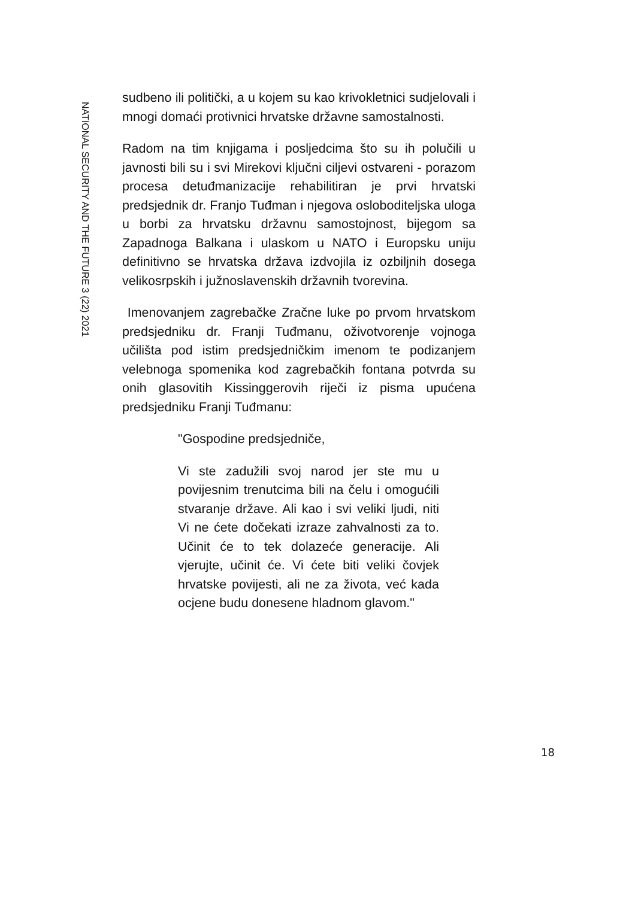NATIONAL SECURITY AND THE FUTURE 3 (22) 2021
sudbeno ili politički, a u kojem su kao krivokletnici sudjelovali i mnogi domaći protivnici hrvatske državne samostalnosti.
Radom na tim knjigama i posljedcima što su ih polučili u javnosti bili su i svi Mirekovi ključni ciljevi ostvareni - porazom procesa detuđmanizacije rehabilitiran je prvi hrvatski predsjednik dr. Franjo Tuđman i njegova osloboditeljska uloga u borbi za hrvatsku državnu samostojnost, bijegom sa Zapadnoga Balkana i ulaskom u NATO i Europsku uniju definitivno se hrvatska država izdvojila iz ozbiljnih dosega velikosrpskih i južnoslavenskih državnih tvorevina.
Imenovanjem zagrebačke Zračne luke po prvom hrvatskom predsjedniku dr. Franji Tuđmanu, oživotvorenje vojnoga učilišta pod istim predsjedničkim imenom te podizanjem velebnoga spomenika kod zagrebačkih fontana potvrda su onih glasovitih Kissinggerovih riječi iz pisma upućena predsjedniku Franji Tuđmanu:
"Gospodine predsjedniče,
Vi ste zadužili svoj narod jer ste mu u povijesnim trenutcima bili na čelu i omogućili stvaranje države. Ali kao i svi veliki ljudi, niti Vi ne ćete dočekati izraze zahvalnosti za to. Učinit će to tek dolazeće generacije. Ali vjerujte, učinit će. Vi ćete biti veliki čovjek hrvatske povijesti, ali ne za života, već kada ocjene budu donesene hladnom glavom."
18